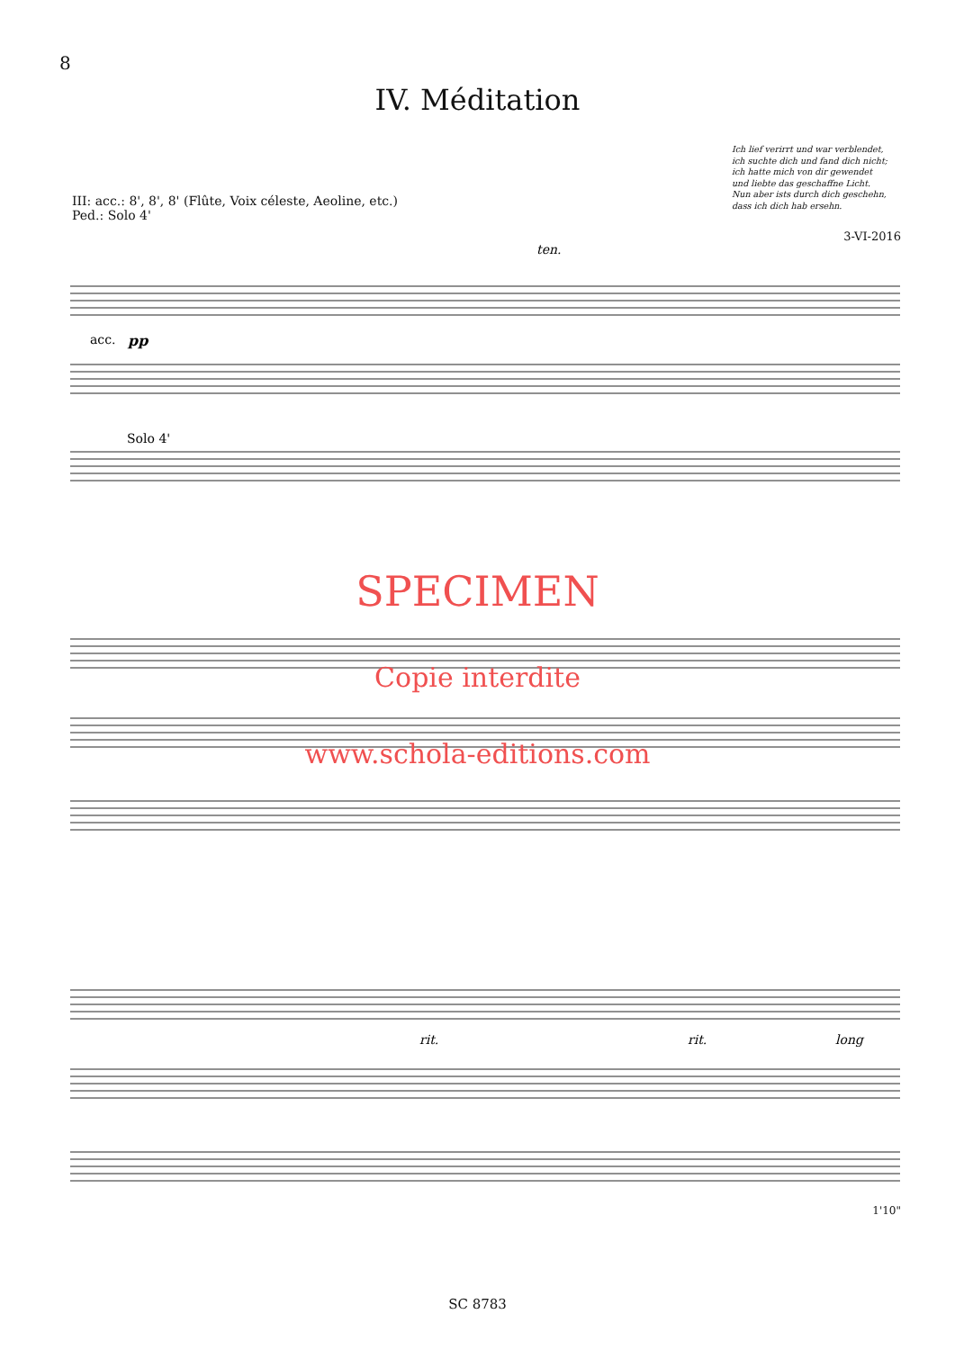8
IV. Méditation
Ich lief verirrt und war verblendet,
ich suchte dich und fand dich nicht;
ich hatte mich von dir gewendet
und liebte das geschaffne Licht.
Nun aber ists durch dich geschehn,
dass ich dich hab ersehn.
III: acc.: 8', 8', 8' (Flûte, Voix céleste, Aeoline, etc.)
Ped.: Solo 4'
3-VI-2016
acc.
pp
Solo 4'
ten.
SPECIMEN
Copie interdite
www.schola-editions.com
rit.
rit.
long
1'10"
SC 8783